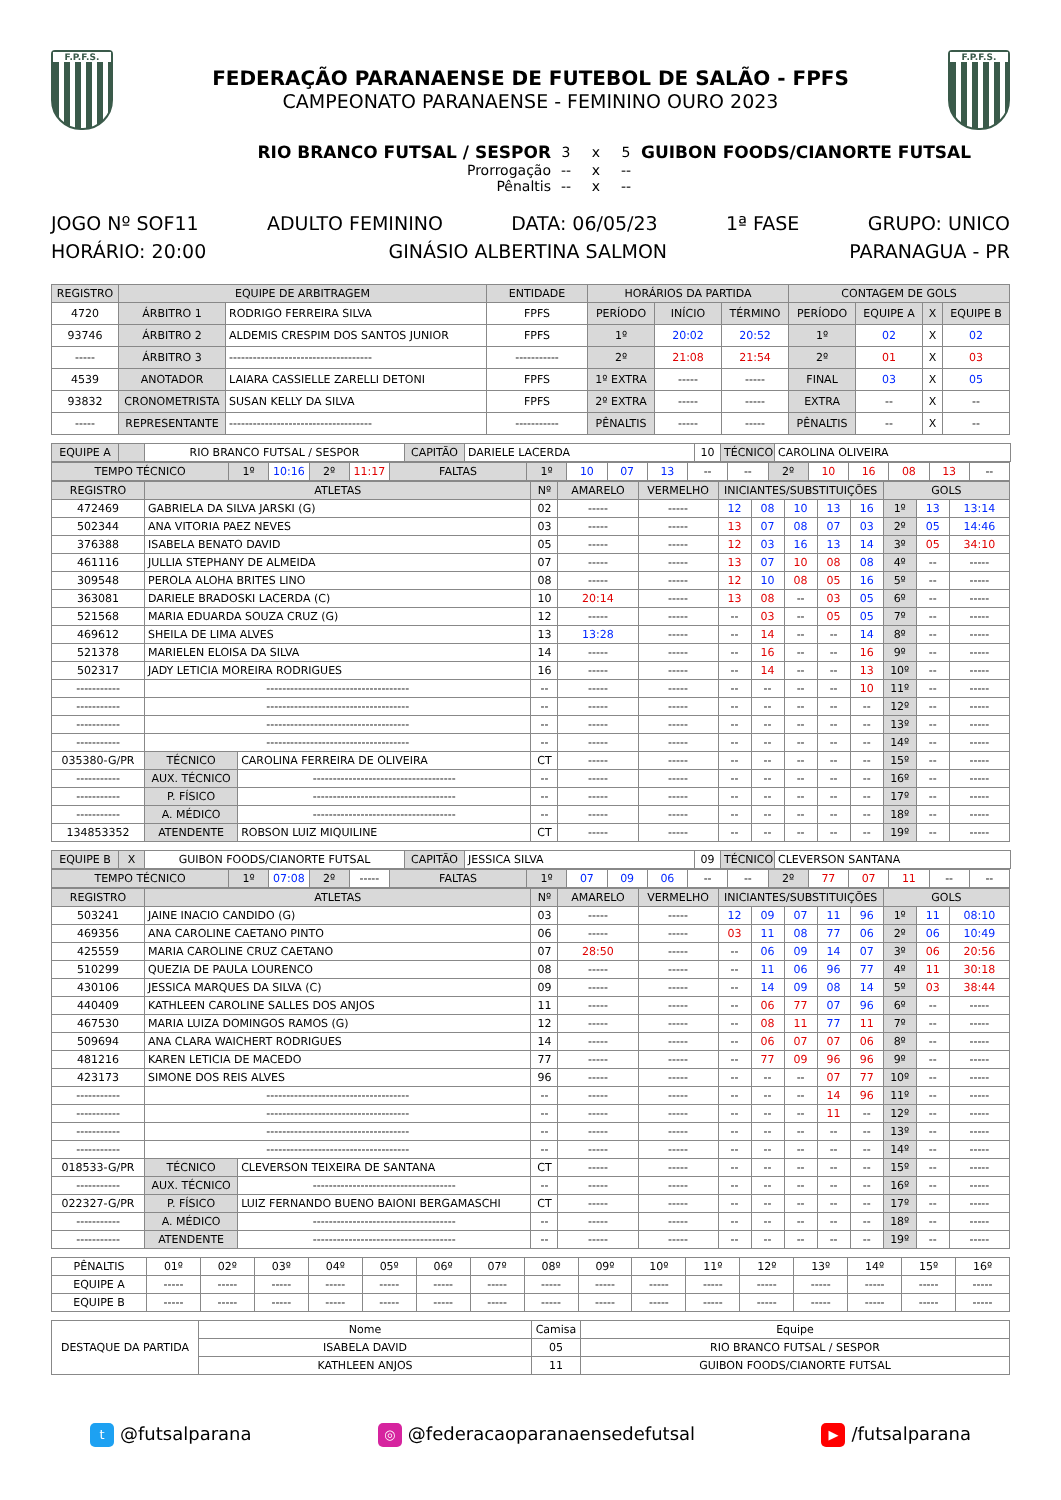F.P.F.S.
FEDERAÇÃO PARANAENSE DE FUTEBOL DE SALÃO - FPFS
CAMPEONATO PARANAENSE - FEMININO OURO 2023
F.P.F.S.
RIO BRANCO FUTSAL / SESPOR
3
x
5
GUIBON FOODS/CIANORTE FUTSAL
Prorrogação
--
x
--
Pênaltis
--
x
--
JOGO Nº SOF11 ADULTO FEMININO DATA: 06/05/23 1ª FASE GRUPO: UNICO
HORÁRIO: 20:00 GINÁSIO ALBERTINA SALMON PARANAGUA - PR
| REGISTRO | EQUIPE DE ARBITRAGEM | | ENTIDADE | HORÁRIOS DA PARTIDA | | | CONTAGEM DE GOLS | | | |
| --- | --- | --- | --- | --- | --- | --- | --- | --- | --- | --- |
| 4720 | ÁRBITRO 1 | RODRIGO FERREIRA SILVA | FPFS | PERÍODO | INÍCIO | TÉRMINO | PERÍODO | EQUIPE A | X | EQUIPE B |
| 93746 | ÁRBITRO 2 | ALDEMIS CRESPIM DOS SANTOS JUNIOR | FPFS | 1º | 20:02 | 20:52 | 1º | 02 | X | 02 |
| ----- | ÁRBITRO 3 | ------------------------------------ | ----------- | 2º | 21:08 | 21:54 | 2º | 01 | X | 03 |
| 4539 | ANOTADOR | LAIARA CASSIELLE ZARELLI DETONI | FPFS | 1º EXTRA | ----- | ----- | FINAL | 03 | X | 05 |
| 93832 | CRONOMETRISTA | SUSAN KELLY DA SILVA | FPFS | 2º EXTRA | ----- | ----- | EXTRA | -- | X | -- |
| ----- | REPRESENTANTE | ------------------------------------ | ----------- | PÊNALTIS | ----- | ----- | PÊNALTIS | -- | X | -- |
| EQUIPE A | | RIO BRANCO FUTSAL / SESPOR | CAPITÃO | DARIELE LACERDA | 10 | TÉCNICO | CAROLINA OLIVEIRA |
| TEMPO TÉCNICO | 1º | 10:16 | 2º | 11:17 | FALTAS | 1º | 10 | 07 | 13 | -- | -- | 2º | 10 | 16 | 08 | 13 | -- |
| REGISTRO | ATLETAS | | Nº | AMARELO | VERMELHO | INICIANTES/SUBSTITUIÇÕES | | | | | GOLS | | |
| --- | --- | --- | --- | --- | --- | --- | --- | --- | --- | --- | --- | --- | --- |
| 472469 | GABRIELA DA SILVA JARSKI (G) | | 02 | ----- | ----- | 12 | 08 | 10 | 13 | 16 | 1º | 13 | 13:14 |
| 502344 | ANA VITORIA PAEZ NEVES | | 03 | ----- | ----- | 13 | 07 | 08 | 07 | 03 | 2º | 05 | 14:46 |
| 376388 | ISABELA BENATO DAVID | | 05 | ----- | ----- | 12 | 03 | 16 | 13 | 14 | 3º | 05 | 34:10 |
| 461116 | JULLIA STEPHANY DE ALMEIDA | | 07 | ----- | ----- | 13 | 07 | 10 | 08 | 08 | 4º | -- | ----- |
| 309548 | PEROLA ALOHA BRITES LINO | | 08 | ----- | ----- | 12 | 10 | 08 | 05 | 16 | 5º | -- | ----- |
| 363081 | DARIELE BRADOSKI LACERDA (C) | | 10 | 20:14 | ----- | 13 | 08 | -- | 03 | 05 | 6º | -- | ----- |
| 521568 | MARIA EDUARDA SOUZA CRUZ (G) | | 12 | ----- | ----- | -- | 03 | -- | 05 | 05 | 7º | -- | ----- |
| 469612 | SHEILA DE LIMA ALVES | | 13 | 13:28 | ----- | -- | 14 | -- | -- | 14 | 8º | -- | ----- |
| 521378 | MARIELEN ELOISA DA SILVA | | 14 | ----- | ----- | -- | 16 | -- | -- | 16 | 9º | -- | ----- |
| 502317 | JADY LETICIA MOREIRA RODRIGUES | | 16 | ----- | ----- | -- | 14 | -- | -- | 13 | 10º | -- | ----- |
| ----------- | ------------------------------------ | | -- | ----- | ----- | -- | -- | -- | -- | 10 | 11º | -- | ----- |
| ----------- | ------------------------------------ | | -- | ----- | ----- | -- | -- | -- | -- | -- | 12º | -- | ----- |
| ----------- | ------------------------------------ | | -- | ----- | ----- | -- | -- | -- | -- | -- | 13º | -- | ----- |
| ----------- | ------------------------------------ | | -- | ----- | ----- | -- | -- | -- | -- | -- | 14º | -- | ----- |
| 035380-G/PR | TÉCNICO | CAROLINA FERREIRA DE OLIVEIRA | CT | ----- | ----- | -- | -- | -- | -- | -- | 15º | -- | ----- |
| ----------- | AUX. TÉCNICO | ------------------------------------ | -- | ----- | ----- | -- | -- | -- | -- | -- | 16º | -- | ----- |
| ----------- | P. FÍSICO | ------------------------------------ | -- | ----- | ----- | -- | -- | -- | -- | -- | 17º | -- | ----- |
| ----------- | A. MÉDICO | ------------------------------------ | -- | ----- | ----- | -- | -- | -- | -- | -- | 18º | -- | ----- |
| 134853352 | ATENDENTE | ROBSON LUIZ MIQUILINE | CT | ----- | ----- | -- | -- | -- | -- | -- | 19º | -- | ----- |
| EQUIPE B | X | GUIBON FOODS/CIANORTE FUTSAL | CAPITÃO | JESSICA SILVA | 09 | TÉCNICO | CLEVERSON SANTANA |
| TEMPO TÉCNICO | 1º | 07:08 | 2º | ----- | FALTAS | 1º | 07 | 09 | 06 | -- | -- | 2º | 77 | 07 | 11 | -- | -- |
| REGISTRO | ATLETAS | | Nº | AMARELO | VERMELHO | INICIANTES/SUBSTITUIÇÕES | | | | | GOLS | | |
| --- | --- | --- | --- | --- | --- | --- | --- | --- | --- | --- | --- | --- | --- |
| 503241 | JAINE INACIO CANDIDO (G) | | 03 | ----- | ----- | 12 | 09 | 07 | 11 | 96 | 1º | 11 | 08:10 |
| 469356 | ANA CAROLINE CAETANO PINTO | | 06 | ----- | ----- | 03 | 11 | 08 | 77 | 06 | 2º | 06 | 10:49 |
| 425559 | MARIA CAROLINE CRUZ CAETANO | | 07 | 28:50 | ----- | -- | 06 | 09 | 14 | 07 | 3º | 06 | 20:56 |
| 510299 | QUEZIA DE PAULA LOURENCO | | 08 | ----- | ----- | -- | 11 | 06 | 96 | 77 | 4º | 11 | 30:18 |
| 430106 | JESSICA MARQUES DA SILVA (C) | | 09 | ----- | ----- | -- | 14 | 09 | 08 | 14 | 5º | 03 | 38:44 |
| 440409 | KATHLEEN CAROLINE SALLES DOS ANJOS | | 11 | ----- | ----- | -- | 06 | 77 | 07 | 96 | 6º | -- | ----- |
| 467530 | MARIA LUIZA DOMINGOS RAMOS (G) | | 12 | ----- | ----- | -- | 08 | 11 | 77 | 11 | 7º | -- | ----- |
| 509694 | ANA CLARA WAICHERT RODRIGUES | | 14 | ----- | ----- | -- | 06 | 07 | 07 | 06 | 8º | -- | ----- |
| 481216 | KAREN LETICIA DE MACEDO | | 77 | ----- | ----- | -- | 77 | 09 | 96 | 96 | 9º | -- | ----- |
| 423173 | SIMONE DOS REIS ALVES | | 96 | ----- | ----- | -- | -- | -- | 07 | 77 | 10º | -- | ----- |
| ----------- | ------------------------------------ | | -- | ----- | ----- | -- | -- | -- | 14 | 96 | 11º | -- | ----- |
| ----------- | ------------------------------------ | | -- | ----- | ----- | -- | -- | -- | 11 | -- | 12º | -- | ----- |
| ----------- | ------------------------------------ | | -- | ----- | ----- | -- | -- | -- | -- | -- | 13º | -- | ----- |
| ----------- | ------------------------------------ | | -- | ----- | ----- | -- | -- | -- | -- | -- | 14º | -- | ----- |
| 018533-G/PR | TÉCNICO | CLEVERSON TEIXEIRA DE SANTANA | CT | ----- | ----- | -- | -- | -- | -- | -- | 15º | -- | ----- |
| ----------- | AUX. TÉCNICO | ------------------------------------ | -- | ----- | ----- | -- | -- | -- | -- | -- | 16º | -- | ----- |
| 022327-G/PR | P. FÍSICO | LUIZ FERNANDO BUENO BAIONI BERGAMASCHI | CT | ----- | ----- | -- | -- | -- | -- | -- | 17º | -- | ----- |
| ----------- | A. MÉDICO | ------------------------------------ | -- | ----- | ----- | -- | -- | -- | -- | -- | 18º | -- | ----- |
| ----------- | ATENDENTE | ------------------------------------ | -- | ----- | ----- | -- | -- | -- | -- | -- | 19º | -- | ----- |
| PÊNALTIS | 01º | 02º | 03º | 04º | 05º | 06º | 07º | 08º | 09º | 10º | 11º | 12º | 13º | 14º | 15º | 16º |
| EQUIPE A | ----- | ----- | ----- | ----- | ----- | ----- | ----- | ----- | ----- | ----- | ----- | ----- | ----- | ----- | ----- | ----- |
| EQUIPE B | ----- | ----- | ----- | ----- | ----- | ----- | ----- | ----- | ----- | ----- | ----- | ----- | ----- | ----- | ----- | ----- |
| DESTAQUE DA PARTIDA | Nome | Camisa | Equipe |
| | ISABELA DAVID | 05 | RIO BRANCO FUTSAL / SESPOR |
| | KATHLEEN ANJOS | 11 | GUIBON FOODS/CIANORTE FUTSAL |
t @futsalparana ◎ @federacaoparanaensedefutsal ▶ /futsalparana